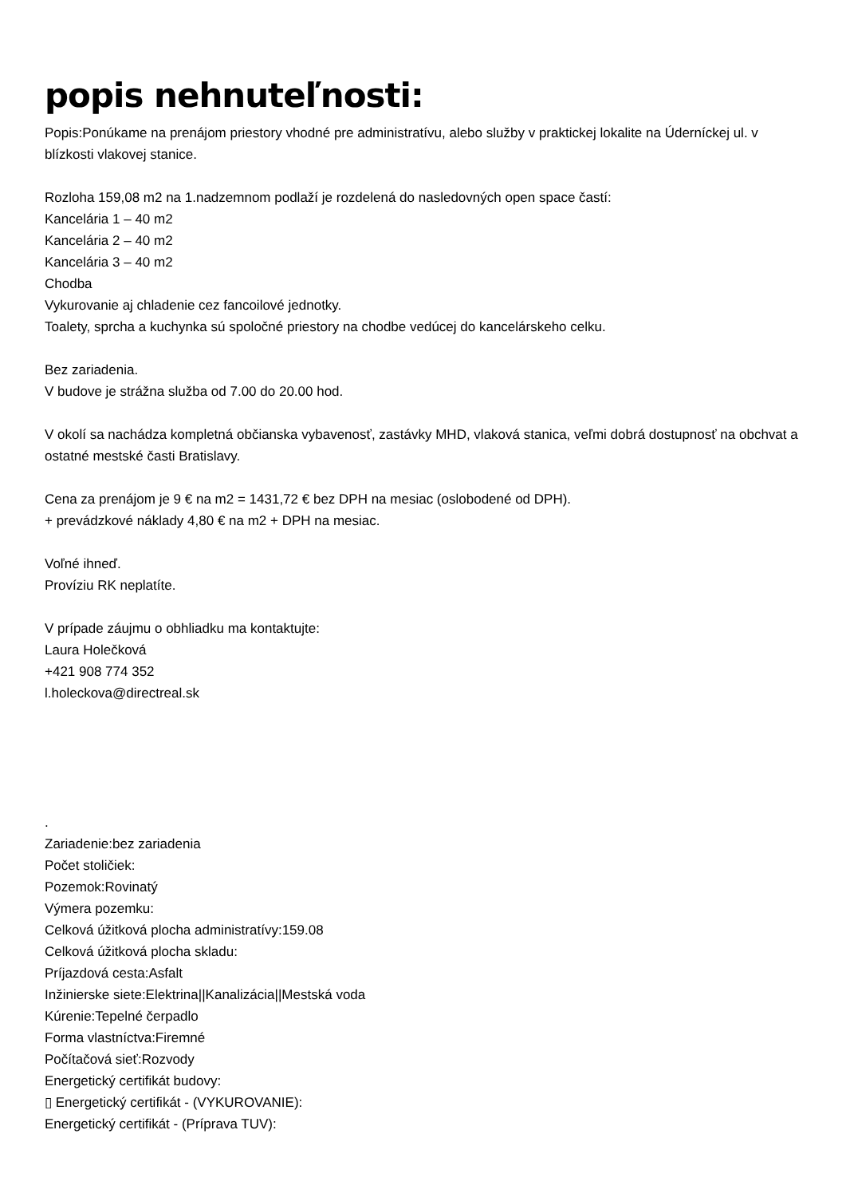popis nehnuteľnosti:
Popis:Ponúkame na prenájom priestory vhodné pre administratívu, alebo služby v praktickej lokalite na Úderníckej ul. v blízkosti vlakovej stanice.
Rozloha 159,08 m2 na 1.nadzemnom podlaží je rozdelená do nasledovných open space častí:
Kancelária 1 – 40 m2
Kancelária 2 – 40 m2
Kancelária 3 – 40 m2
Chodba
Vykurovanie aj chladenie cez fancoilové jednotky.
Toalety, sprcha a kuchynka sú spoločné priestory na chodbe vedúcej do kancelárskeho celku.
Bez zariadenia.
V budove je strážna služba od 7.00 do 20.00 hod.
V okolí sa nachádza kompletná občianska vybavenosť, zastávky MHD, vlaková stanica, veľmi dobrá dostupnosť na obchvat a ostatné mestské časti Bratislavy.
Cena za prenájom je 9 € na m2 = 1431,72 € bez DPH na mesiac (oslobodené od DPH).
+ prevádzkové náklady 4,80 € na m2 + DPH na mesiac.
Voľné ihneď.
Províziu RK neplatíte.
V prípade záujmu o obhliadku ma kontaktujte:
Laura Holečková
+421 908 774 352
l.holeckova@directreal.sk
.
Zariadenie:bez zariadenia
Počet stoličiek:
Pozemok:Rovinatý
Výmera pozemku:
Celková úžitková plocha administratívy:159.08
Celková úžitková plocha skladu:
Príjazdová cesta:Asfalt
Inžinierske siete:Elektrina||Kanalizácia||Mestská voda
Kúrenie:Tepelné čerpadlo
Forma vlastníctva:Firemné
Počítačová sieť:Rozvody
Energetický certifikát budovy:
▯ Energetický certifikát - (VYKUROVANIE):
Energetický certifikát - (Príprava TUV):